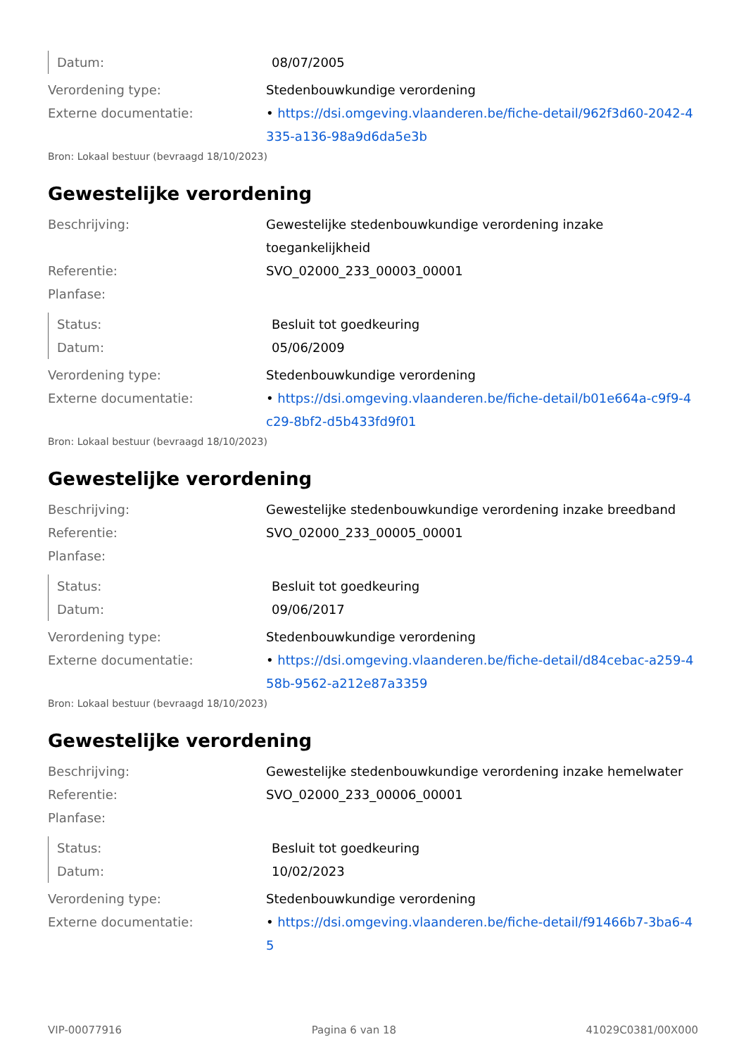Datum: 08/07/2005
Verordening type: Stedenbouwkundige verordening
Externe documentatie: • https://dsi.omgeving.vlaanderen.be/fiche-detail/962f3d60-2042-4335-a136-98a9d6da5e3b
Bron: Lokaal bestuur (bevraagd 18/10/2023)
Gewestelijke verordening
Beschrijving: Gewestelijke stedenbouwkundige verordening inzake toegankelijkheid
Referentie: SVO_02000_233_00003_00001
Planfase:
Status: Besluit tot goedkeuring
Datum: 05/06/2009
Verordening type: Stedenbouwkundige verordening
Externe documentatie: • https://dsi.omgeving.vlaanderen.be/fiche-detail/b01e664a-c9f9-4c29-8bf2-d5b433fd9f01
Bron: Lokaal bestuur (bevraagd 18/10/2023)
Gewestelijke verordening
Beschrijving: Gewestelijke stedenbouwkundige verordening inzake breedband
Referentie: SVO_02000_233_00005_00001
Planfase:
Status: Besluit tot goedkeuring
Datum: 09/06/2017
Verordening type: Stedenbouwkundige verordening
Externe documentatie: • https://dsi.omgeving.vlaanderen.be/fiche-detail/d84cebac-a259-458b-9562-a212e87a3359
Bron: Lokaal bestuur (bevraagd 18/10/2023)
Gewestelijke verordening
Beschrijving: Gewestelijke stedenbouwkundige verordening inzake hemelwater
Referentie: SVO_02000_233_00006_00001
Planfase:
Status: Besluit tot goedkeuring
Datum: 10/02/2023
Verordening type: Stedenbouwkundige verordening
Externe documentatie: • https://dsi.omgeving.vlaanderen.be/fiche-detail/f91466b7-3ba6-45
VIP-00077916 Pagina 6 van 18 41029C0381/00X000